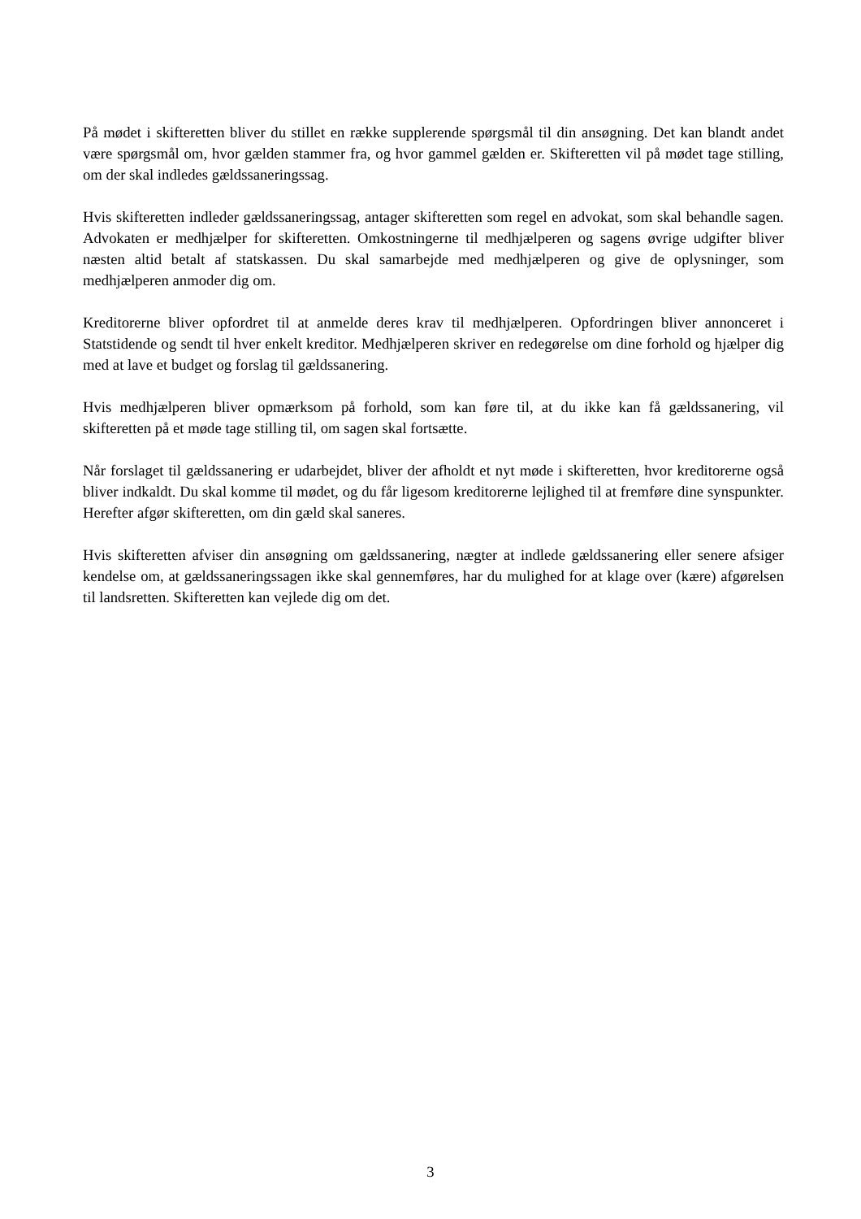På mødet i skifteretten bliver du stillet en række supplerende spørgsmål til din ansøgning. Det kan blandt andet være spørgsmål om, hvor gælden stammer fra, og hvor gammel gælden er. Skifteretten vil på mødet tage stilling, om der skal indledes gældssaneringssag.
Hvis skifteretten indleder gældssaneringssag, antager skifteretten som regel en advokat, som skal behandle sagen. Advokaten er medhjælper for skifteretten. Omkostningerne til medhjælperen og sagens øvrige udgifter bliver næsten altid betalt af statskassen. Du skal samarbejde med medhjælperen og give de oplysninger, som medhjælperen anmoder dig om.
Kreditorerne bliver opfordret til at anmelde deres krav til medhjælperen. Opfordringen bliver annonceret i Statstidende og sendt til hver enkelt kreditor. Medhjælperen skriver en redegørelse om dine forhold og hjælper dig med at lave et budget og forslag til gældssanering.
Hvis medhjælperen bliver opmærksom på forhold, som kan føre til, at du ikke kan få gældssanering, vil skifteretten på et møde tage stilling til, om sagen skal fortsætte.
Når forslaget til gældssanering er udarbejdet, bliver der afholdt et nyt møde i skifteretten, hvor kreditorerne også bliver indkaldt. Du skal komme til mødet, og du får ligesom kreditorerne lejlighed til at fremføre dine synspunkter. Herefter afgør skifteretten, om din gæld skal saneres.
Hvis skifteretten afviser din ansøgning om gældssanering, nægter at indlede gældssanering eller senere afsiger kendelse om, at gældssaneringssagen ikke skal gennemføres, har du mulighed for at klage over (kære) afgørelsen til landsretten. Skifteretten kan vejlede dig om det.
3